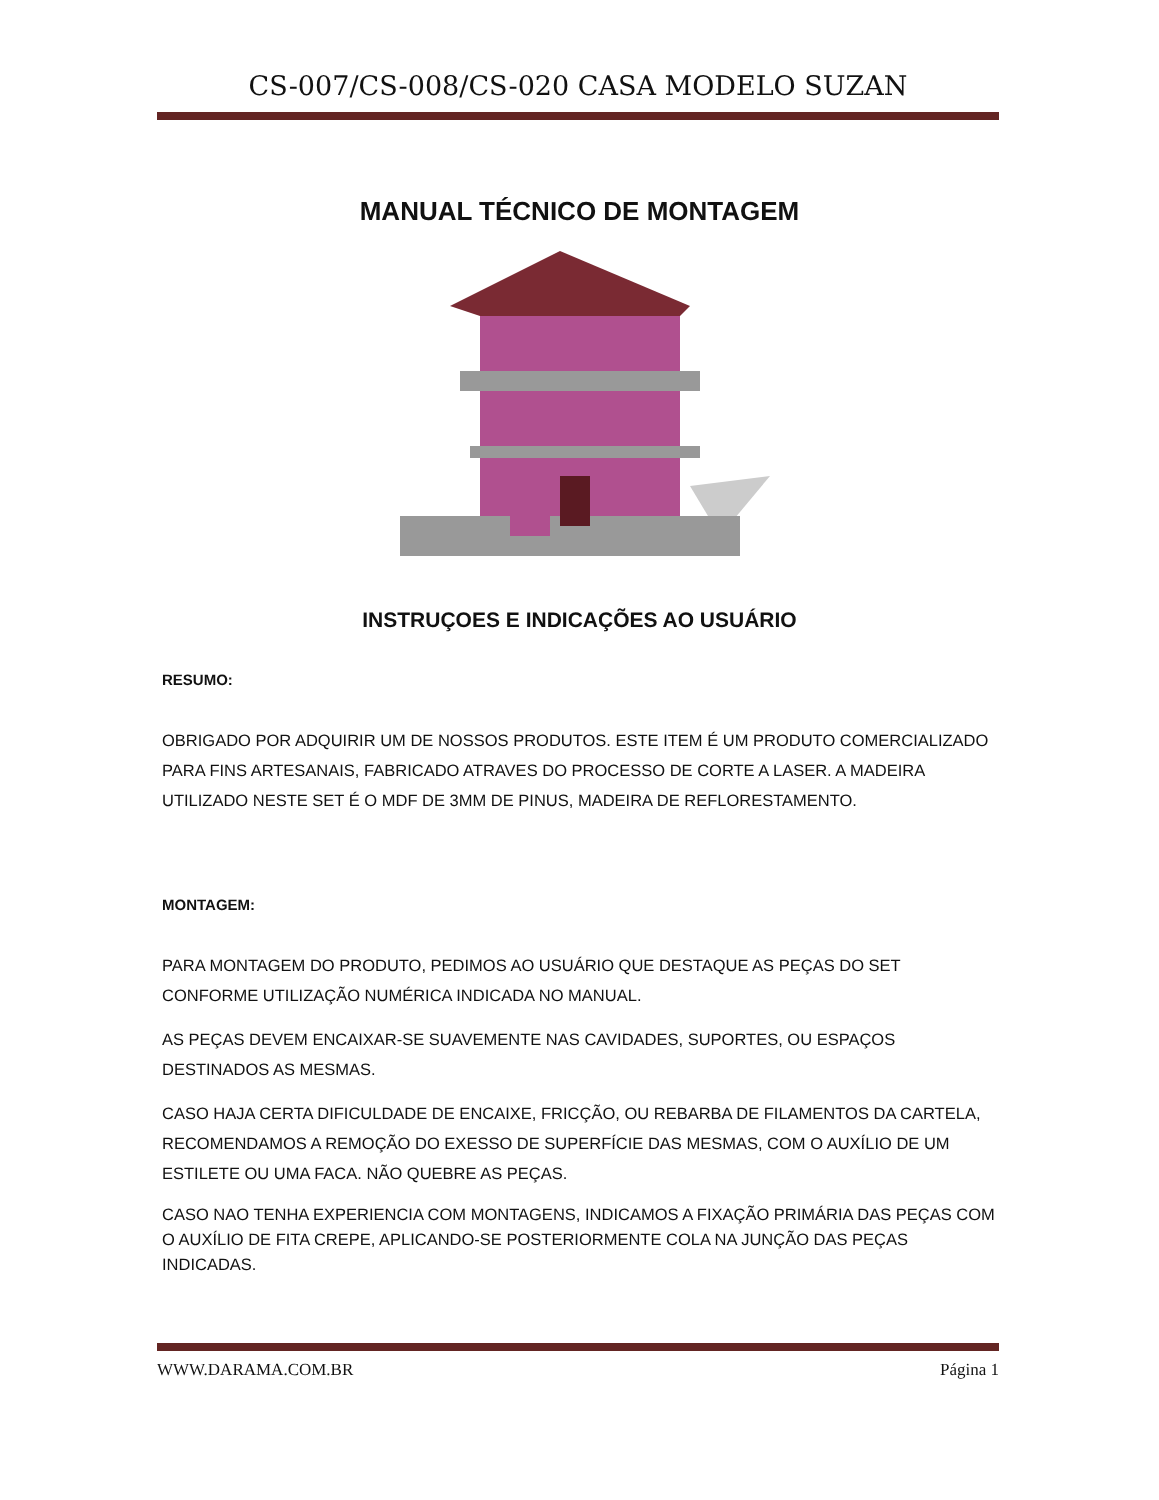CS-007/CS-008/CS-020 CASA MODELO SUZAN
MANUAL TÉCNICO DE MONTAGEM
INSTRUÇOES E INDICAÇÕES AO USUÁRIO
RESUMO:
OBRIGADO POR ADQUIRIR UM DE NOSSOS PRODUTOS. ESTE ITEM É UM PRODUTO COMERCIALIZADO PARA FINS ARTESANAIS, FABRICADO ATRAVES DO PROCESSO DE CORTE A LASER. A MADEIRA UTILIZADO NESTE SET É O MDF DE 3MM DE PINUS, MADEIRA DE REFLORESTAMENTO.
MONTAGEM:
PARA MONTAGEM DO PRODUTO, PEDIMOS AO USUÁRIO QUE DESTAQUE AS PEÇAS DO SET CONFORME UTILIZAÇÃO NUMÉRICA INDICADA NO MANUAL.
AS PEÇAS DEVEM ENCAIXAR-SE SUAVEMENTE NAS CAVIDADES, SUPORTES, OU ESPAÇOS DESTINADOS AS MESMAS.
CASO HAJA CERTA DIFICULDADE DE ENCAIXE, FRICÇÃO, OU REBARBA DE FILAMENTOS DA CARTELA, RECOMENDAMOS A REMOÇÃO DO EXESSO DE SUPERFÍCIE DAS MESMAS, COM O AUXÍLIO DE UM ESTILETE OU UMA FACA. NÃO QUEBRE AS PEÇAS.
CASO NAO TENHA EXPERIENCIA COM MONTAGENS, INDICAMOS A FIXAÇÃO PRIMÁRIA DAS PEÇAS COM O AUXÍLIO DE FITA CREPE, APLICANDO-SE POSTERIORMENTE COLA NA JUNÇÃO DAS PEÇAS INDICADAS.
WWW.DARAMA.COM.BR Página 1